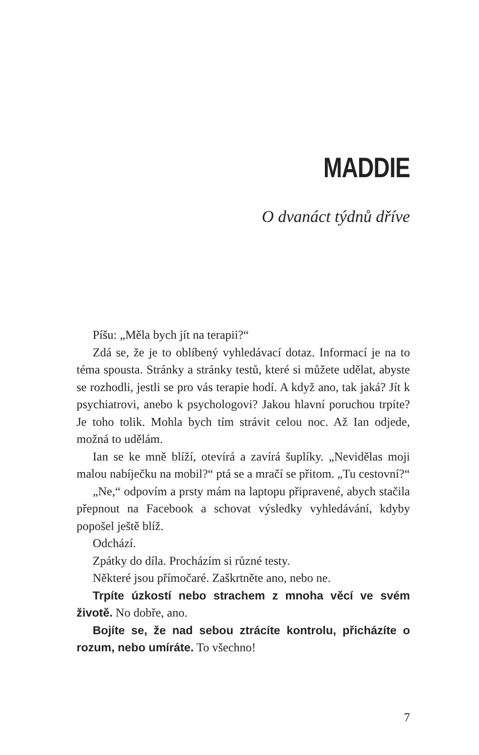MADDIE
O dvanáct týdnů dříve
Píšu: „Měla bych jít na terapii?“
Zdá se, že je to oblíbený vyhledávací dotaz. Informací je na to téma spousta. Stránky a stránky testů, které si můžete udělat, abyste se rozhodli, jestli se pro vás terapie hodí. A když ano, tak jaká? Jít k psychiatrovi, anebo k psychologovi? Jakou hlavní poruchou trpíte? Je toho tolik. Mohla bych tím strávit celou noc. Až Ian odjede, možná to udělám.
Ian se ke mně blíží, otevírá a zavírá šuplíky. „Neviděla­s moji malou nabíječku na mobil?“ ptá se a mračí se přitom. „Tu cestovní?“
„Ne,“ odpovím a prsty mám na laptopu připravené, abych stačila přepnout na Facebook a schovat výsledky vyhledávání, kdyby popošel ještě blíž.
Odchází.
Zpátky do díla. Procházím si různé testy.
Některé jsou přímočaré. Zaškrtněte ano, nebo ne.
Trpíte úzkostí nebo strachem z mnoha věcí ve svém životě. No dobře, ano.
Bojíte se, že nad sebou ztrácíte kontrolu, přicházíte o rozum, nebo umíráte. To všechno!
7